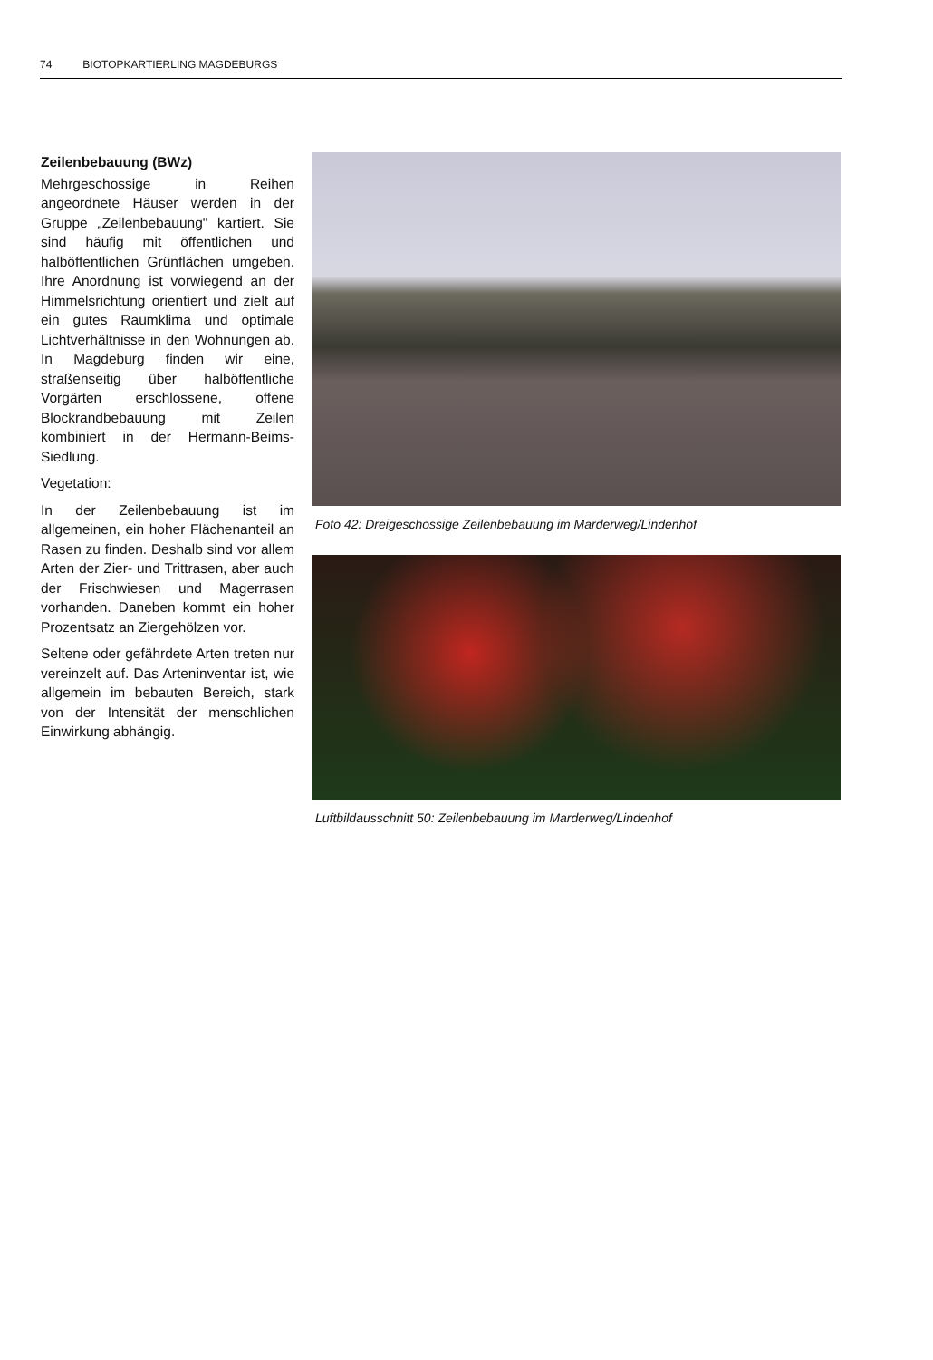74 BIOTOPKARTIERLING MAGDEBURGS
Zeilenbebauung (BWz)
Mehrgeschossige in Reihen angeordnete Häuser werden in der Gruppe „Zeilenbebauung" kartiert. Sie sind häufig mit öffentlichen und halböffentlichen Grünflächen umgeben. Ihre Anordnung ist vorwiegend an der Himmelsrichtung orientiert und zielt auf ein gutes Raumklima und optimale Lichtverhältnisse in den Wohnungen ab. In Magdeburg finden wir eine, straßenseitig über halböffentliche Vorgärten erschlossene, offene Blockrandbebauung mit Zeilen kombiniert in der Hermann-Beims- Siedlung.
Vegetation:
In der Zeilenbebauung ist im allgemeinen, ein hoher Flächenanteil an Rasen zu finden. Deshalb sind vor allem Arten der Zier- und Trittrasen, aber auch der Frischwiesen und Magerrasen vorhanden. Daneben kommt ein hoher Prozentsatz an Ziergehölzen vor.
Seltene oder gefährdete Arten treten nur vereinzelt auf. Das Arteninventar ist, wie allgemein im bebauten Bereich, stark von der Intensität der menschlichen Einwirkung abhängig.
Foto 42: Dreigeschossige Zeilenbebauung im Marderweg/Lindenhof
Luftbildausschnitt 50: Zeilenbebauung im Marderweg/Lindenhof